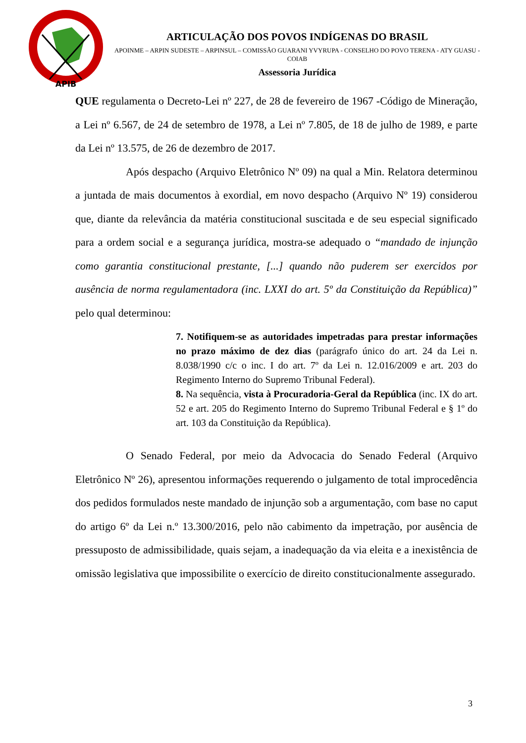APIB
ARTICULAÇÃO DOS POVOS INDÍGENAS DO BRASIL
APOINME – ARPIN SUDESTE – ARPINSUL – COMISSÃO GUARANI YVYRUPA - CONSELHO DO POVO TERENA - ATY GUASU - COIAB
Assessoria Jurídica
QUE regulamenta o Decreto-Lei nº 227, de 28 de fevereiro de 1967 -Código de Mineração, a Lei nº 6.567, de 24 de setembro de 1978, a Lei nº 7.805, de 18 de julho de 1989, e parte da Lei nº 13.575, de 26 de dezembro de 2017.
Após despacho (Arquivo Eletrônico Nº 09) na qual a Min. Relatora determinou a juntada de mais documentos à exordial, em novo despacho (Arquivo Nº 19) considerou que, diante da relevância da matéria constitucional suscitada e de seu especial significado para a ordem social e a segurança jurídica, mostra-se adequado o “mandado de injunção como garantia constitucional prestante, [...] quando não puderem ser exercidos por ausência de norma regulamentadora (inc. LXXI do art. 5º da Constituição da República)” pelo qual determinou:
7. Notifiquem-se as autoridades impetradas para prestar informações no prazo máximo de dez dias (parágrafo único do art. 24 da Lei n. 8.038/1990 c/c o inc. I do art. 7º da Lei n. 12.016/2009 e art. 203 do Regimento Interno do Supremo Tribunal Federal).
8. Na sequência, vista à Procuradoria-Geral da República (inc. IX do art. 52 e art. 205 do Regimento Interno do Supremo Tribunal Federal e § 1º do art. 103 da Constituição da República).
O Senado Federal, por meio da Advocacia do Senado Federal (Arquivo Eletrônico Nº 26), apresentou informações requerendo o julgamento de total improcedência dos pedidos formulados neste mandado de injunção sob a argumentação, com base no caput do artigo 6º da Lei n.º 13.300/2016, pelo não cabimento da impetração, por ausência de pressuposto de admissibilidade, quais sejam, a inadequação da via eleita e a inexistência de omissão legislativa que impossibilite o exercício de direito constitucionalmente assegurado.
3